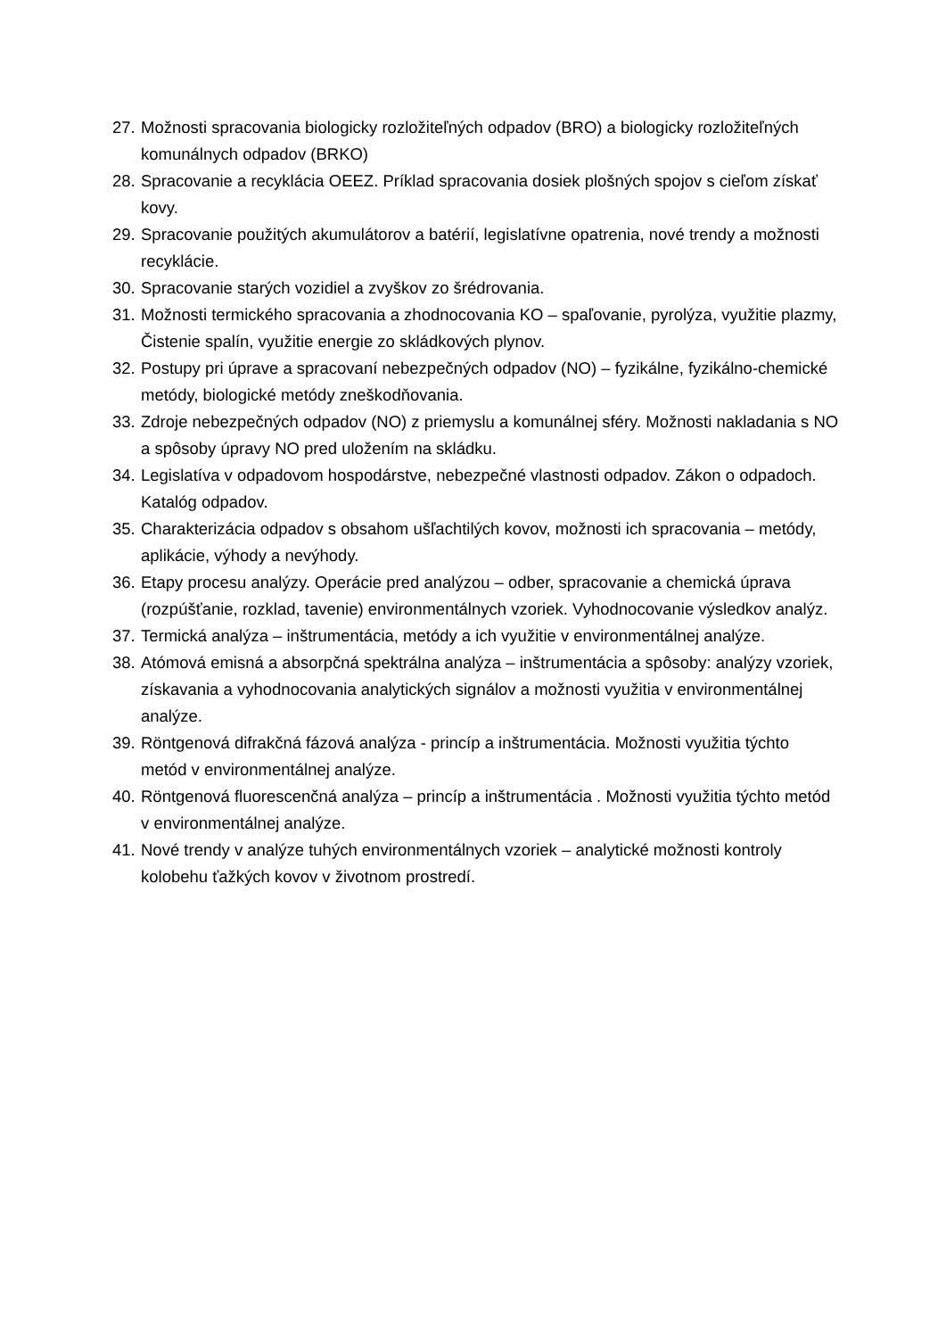27. Možnosti spracovania biologicky rozložiteľných odpadov (BRO) a biologicky rozložiteľných komunálnych odpadov (BRKO)
28. Spracovanie a recyklácia OEEZ. Príklad spracovania dosiek plošných spojov s cieľom získať kovy.
29. Spracovanie použitých akumulátorov a batérií, legislatívne opatrenia, nové trendy a možnosti recyklácie.
30. Spracovanie starých vozidiel a zvyškov zo šrédrovania.
31. Možnosti termického spracovania a zhodnocovania KO – spaľovanie, pyrolýza, využitie plazmy, Čistenie spalín, využitie energie zo skládkových plynov.
32. Postupy pri úprave a spracovaní nebezpečných odpadov (NO) – fyzikálne, fyzikálno-chemické metódy, biologické metódy zneškodňovania.
33. Zdroje nebezpečných odpadov (NO) z priemyslu a komunálnej sféry. Možnosti nakladania s NO a spôsoby úpravy NO pred uložením na skládku.
34. Legislatíva v odpadovom hospodárstve, nebezpečné vlastnosti odpadov. Zákon o odpadoch. Katalóg odpadov.
35. Charakterizácia odpadov s obsahom ušľachtilých kovov, možnosti ich spracovania – metódy, aplikácie, výhody a nevýhody.
36. Etapy procesu analýzy. Operácie pred analýzou – odber, spracovanie a chemická úprava (rozpúšťanie, rozklad, tavenie) environmentálnych vzoriek. Vyhodnocovanie výsledkov analýz.
37. Termická analýza – inštrumentácia, metódy a ich využitie v environmentálnej analýze.
38. Atómová emisná a absorpčná spektrálna analýza – inštrumentácia a spôsoby: analýzy vzoriek, získavania a vyhodnocovania analytických signálov a možnosti využitia v environmentálnej analýze.
39. Röntgenová difrakčná fázová analýza - princíp a inštrumentácia. Možnosti využitia týchto metód v environmentálnej analýze.
40. Röntgenová fluorescenčná analýza – princíp a inštrumentácia . Možnosti využitia týchto metód v environmentálnej analýze.
41. Nové trendy v analýze tuhých environmentálnych vzoriek – analytické možnosti kontroly kolobehu ťažkých kovov v životnom prostredí.